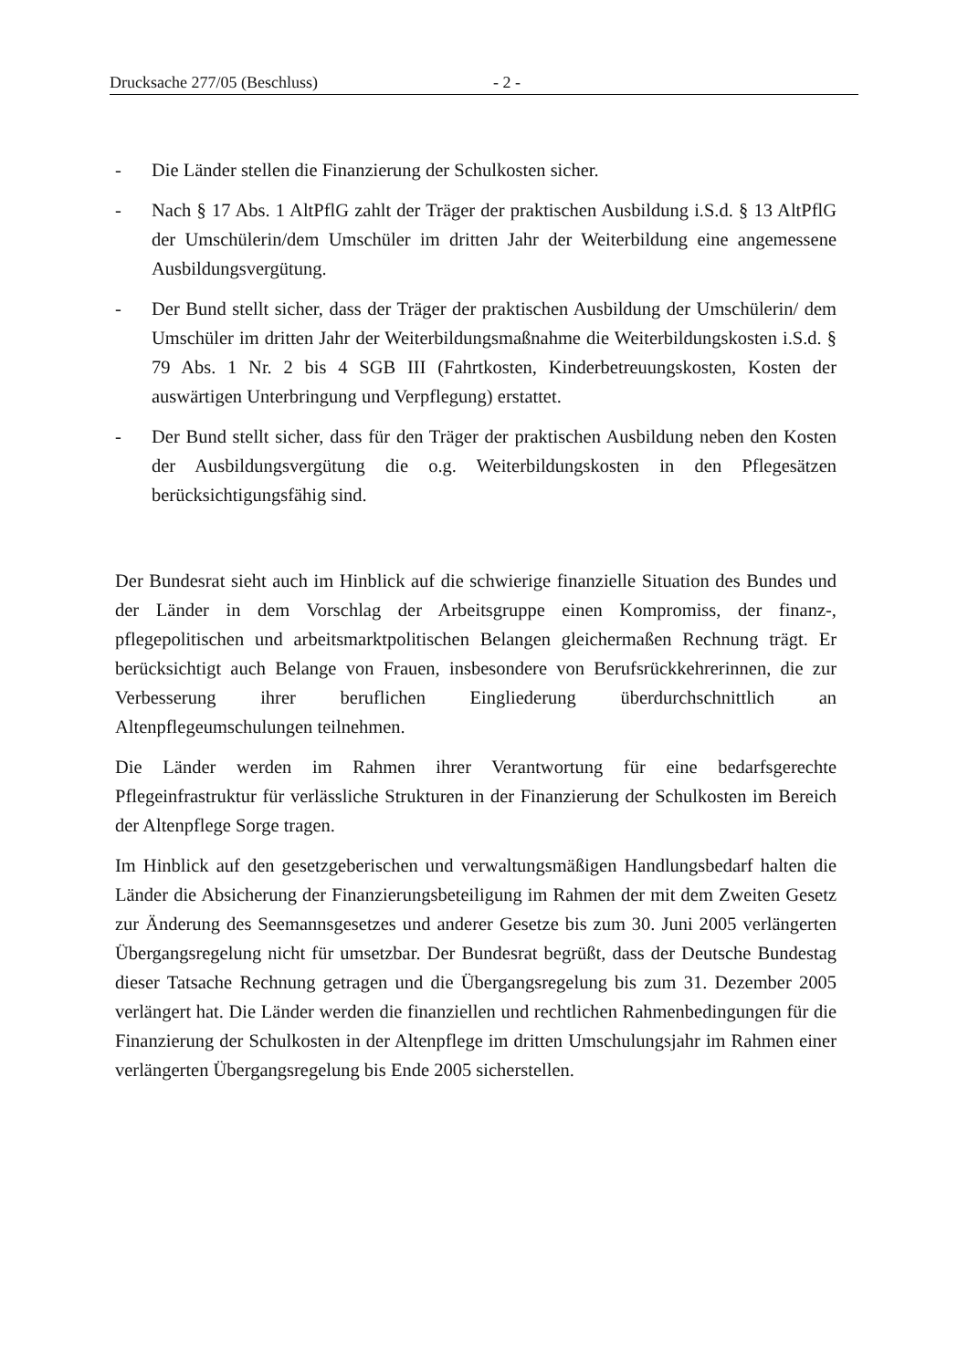Drucksache 277/05 (Beschluss) - 2 -
- Die Länder stellen die Finanzierung der Schulkosten sicher.
- Nach § 17 Abs. 1 AltPflG zahlt der Träger der praktischen Ausbildung i.S.d. § 13 AltPflG der Umschülerin/dem Umschüler im dritten Jahr der Weiterbildung eine angemessene Ausbildungsvergütung.
- Der Bund stellt sicher, dass der Träger der praktischen Ausbildung der Umschülerin/ dem Umschüler im dritten Jahr der Weiterbildungsmaßnahme die Weiterbildungskosten i.S.d. § 79 Abs. 1 Nr. 2 bis 4 SGB III (Fahrtkosten, Kinderbetreuungskosten, Kosten der auswärtigen Unterbringung und Verpflegung) erstattet.
- Der Bund stellt sicher, dass für den Träger der praktischen Ausbildung neben den Kosten der Ausbildungsvergütung die o.g. Weiterbildungskosten in den Pflegesätzen berücksichtigungsfähig sind.
Der Bundesrat sieht auch im Hinblick auf die schwierige finanzielle Situation des Bundes und der Länder in dem Vorschlag der Arbeitsgruppe einen Kompromiss, der finanz-, pflegepolitischen und arbeitsmarktpolitischen Belangen gleichermaßen Rechnung trägt. Er berücksichtigt auch Belange von Frauen, insbesondere von Berufsrückkehrerinnen, die zur Verbesserung ihrer beruflichen Eingliederung überdurchschnittlich an Altenpflegeumschulungen teilnehmen.
Die Länder werden im Rahmen ihrer Verantwortung für eine bedarfsgerechte Pflegeinfrastruktur für verlässliche Strukturen in der Finanzierung der Schulkosten im Bereich der Altenpflege Sorge tragen.
Im Hinblick auf den gesetzgeberischen und verwaltungsmäßigen Handlungsbedarf halten die Länder die Absicherung der Finanzierungsbeteiligung im Rahmen der mit dem Zweiten Gesetz zur Änderung des Seemannsgesetzes und anderer Gesetze bis zum 30. Juni 2005 verlängerten Übergangsregelung nicht für umsetzbar. Der Bundesrat begrüßt, dass der Deutsche Bundestag dieser Tatsache Rechnung getragen und die Übergangsregelung bis zum 31. Dezember 2005 verlängert hat. Die Länder werden die finanziellen und rechtlichen Rahmenbedingungen für die Finanzierung der Schulkosten in der Altenpflege im dritten Umschulungsjahr im Rahmen einer verlängerten Übergangsregelung bis Ende 2005 sicherstellen.